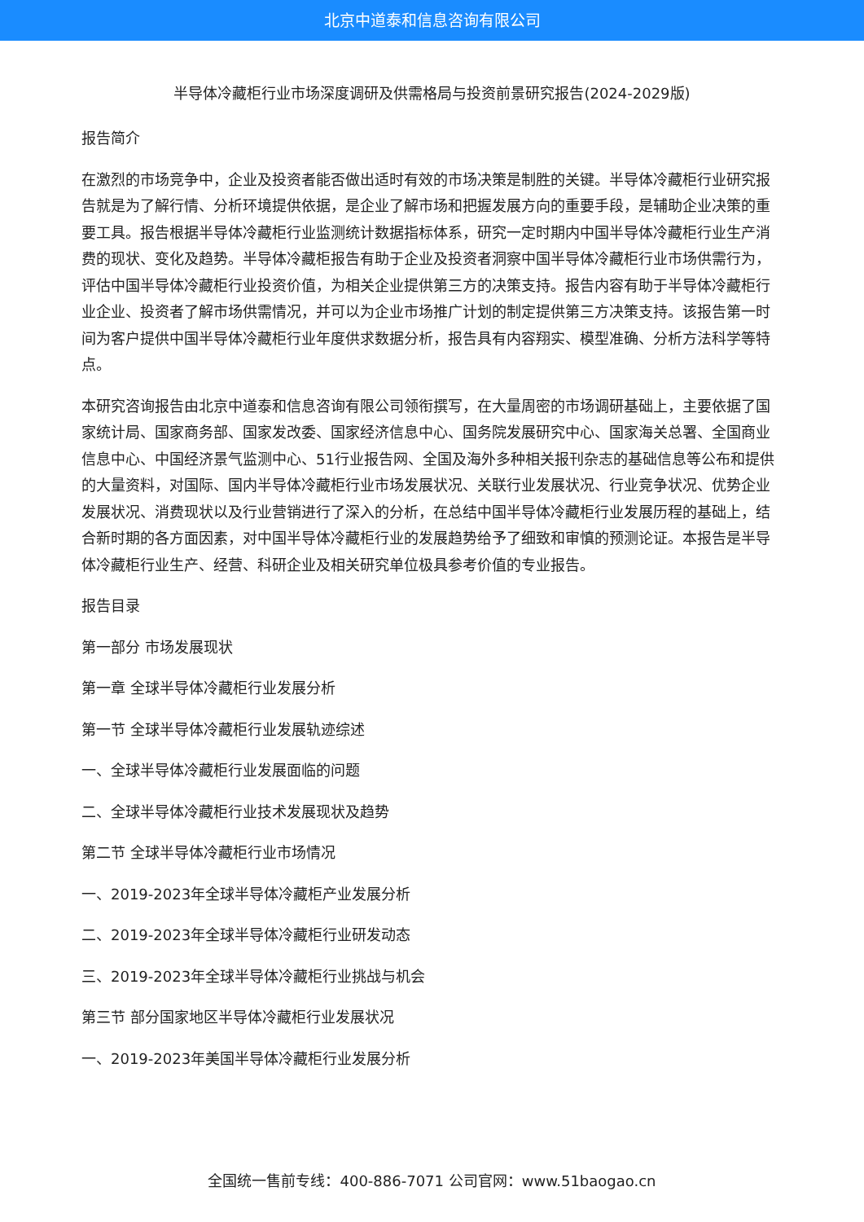北京中道泰和信息咨询有限公司
半导体冷藏柜行业市场深度调研及供需格局与投资前景研究报告(2024-2029版)
报告简介
在激烈的市场竞争中，企业及投资者能否做出适时有效的市场决策是制胜的关键。半导体冷藏柜行业研究报告就是为了解行情、分析环境提供依据，是企业了解市场和把握发展方向的重要手段，是辅助企业决策的重要工具。报告根据半导体冷藏柜行业监测统计数据指标体系，研究一定时期内中国半导体冷藏柜行业生产消费的现状、变化及趋势。半导体冷藏柜报告有助于企业及投资者洞察中国半导体冷藏柜行业市场供需行为，评估中国半导体冷藏柜行业投资价值，为相关企业提供第三方的决策支持。报告内容有助于半导体冷藏柜行业企业、投资者了解市场供需情况，并可以为企业市场推广计划的制定提供第三方决策支持。该报告第一时间为客户提供中国半导体冷藏柜行业年度供求数据分析，报告具有内容翔实、模型准确、分析方法科学等特点。
本研究咨询报告由北京中道泰和信息咨询有限公司领衔撰写，在大量周密的市场调研基础上，主要依据了国家统计局、国家商务部、国家发改委、国家经济信息中心、国务院发展研究中心、国家海关总署、全国商业信息中心、中国经济景气监测中心、51行业报告网、全国及海外多种相关报刊杂志的基础信息等公布和提供的大量资料，对国际、国内半导体冷藏柜行业市场发展状况、关联行业发展状况、行业竞争状况、优势企业发展状况、消费现状以及行业营销进行了深入的分析，在总结中国半导体冷藏柜行业发展历程的基础上，结合新时期的各方面因素，对中国半导体冷藏柜行业的发展趋势给予了细致和审慎的预测论证。本报告是半导体冷藏柜行业生产、经营、科研企业及相关研究单位极具参考价值的专业报告。
报告目录
第一部分 市场发展现状
第一章 全球半导体冷藏柜行业发展分析
第一节 全球半导体冷藏柜行业发展轨迹综述
一、全球半导体冷藏柜行业发展面临的问题
二、全球半导体冷藏柜行业技术发展现状及趋势
第二节 全球半导体冷藏柜行业市场情况
一、2019-2023年全球半导体冷藏柜产业发展分析
二、2019-2023年全球半导体冷藏柜行业研发动态
三、2019-2023年全球半导体冷藏柜行业挑战与机会
第三节 部分国家地区半导体冷藏柜行业发展状况
一、2019-2023年美国半导体冷藏柜行业发展分析
全国统一售前专线：400-886-7071 公司官网：www.51baogao.cn